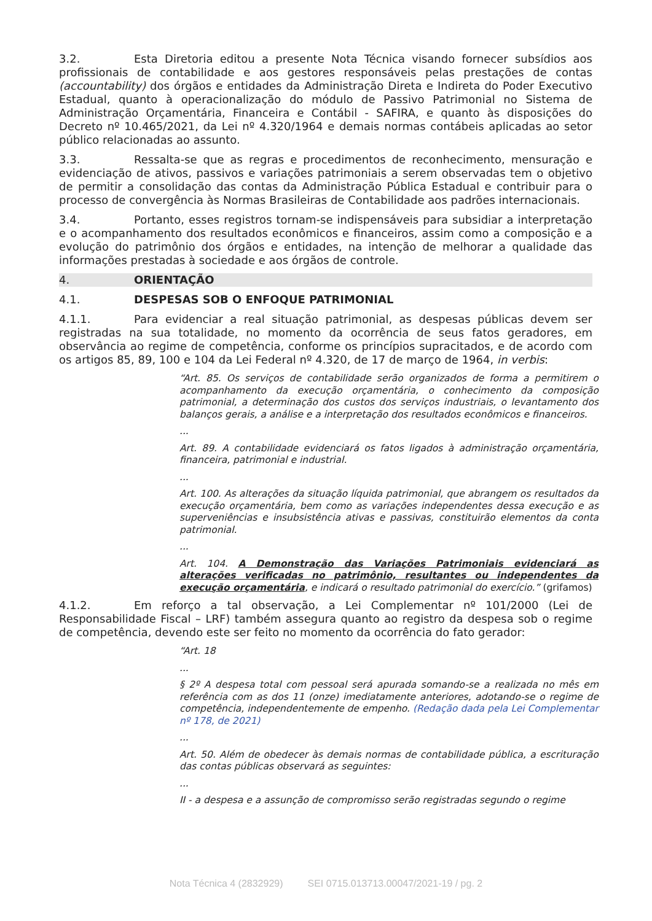3.2. Esta Diretoria editou a presente Nota Técnica visando fornecer subsídios aos profissionais de contabilidade e aos gestores responsáveis pelas prestações de contas (accountability) dos órgãos e entidades da Administração Direta e Indireta do Poder Executivo Estadual, quanto à operacionalização do módulo de Passivo Patrimonial no Sistema de Administração Orçamentária, Financeira e Contábil - SAFIRA, e quanto às disposições do Decreto nº 10.465/2021, da Lei nº 4.320/1964 e demais normas contábeis aplicadas ao setor público relacionadas ao assunto.
3.3. Ressalta-se que as regras e procedimentos de reconhecimento, mensuração e evidenciação de ativos, passivos e variações patrimoniais a serem observadas tem o objetivo de permitir a consolidação das contas da Administração Pública Estadual e contribuir para o processo de convergência às Normas Brasileiras de Contabilidade aos padrões internacionais.
3.4. Portanto, esses registros tornam-se indispensáveis para subsidiar a interpretação e o acompanhamento dos resultados econômicos e financeiros, assim como a composição e a evolução do patrimônio dos órgãos e entidades, na intenção de melhorar a qualidade das informações prestadas à sociedade e aos órgãos de controle.
4. ORIENTAÇÃO
4.1. DESPESAS SOB O ENFOQUE PATRIMONIAL
4.1.1. Para evidenciar a real situação patrimonial, as despesas públicas devem ser registradas na sua totalidade, no momento da ocorrência de seus fatos geradores, em observância ao regime de competência, conforme os princípios supracitados, e de acordo com os artigos 85, 89, 100 e 104 da Lei Federal nº 4.320, de 17 de março de 1964, in verbis:
“Art. 85. Os serviços de contabilidade serão organizados de forma a permitirem o acompanhamento da execução orçamentária, o conhecimento da composição patrimonial, a determinação dos custos dos serviços industriais, o levantamento dos balanços gerais, a análise e a interpretação dos resultados econômicos e financeiros.
...
Art. 89. A contabilidade evidenciará os fatos ligados à administração orçamentária, financeira, patrimonial e industrial.
...
Art. 100. As alterações da situação líquida patrimonial, que abrangem os resultados da execução orçamentária, bem como as variações independentes dessa execução e as superveniências e insubsistência ativas e passivas, constituirão elementos da conta patrimonial.
...
Art. 104. A Demonstração das Variações Patrimoniais evidenciará as alterações verificadas no patrimônio, resultantes ou independentes da execução orçamentária, e indicará o resultado patrimonial do exercício.” (grifamos)
4.1.2. Em reforço a tal observação, a Lei Complementar nº 101/2000 (Lei de Responsabilidade Fiscal – LRF) também assegura quanto ao registro da despesa sob o regime de competência, devendo este ser feito no momento da ocorrência do fato gerador:
“Art. 18
...
§ 2º A despesa total com pessoal será apurada somando-se a realizada no mês em referência com as dos 11 (onze) imediatamente anteriores, adotando-se o regime de competência, independentemente de empenho. (Redação dada pela Lei Complementar nº 178, de 2021)
...
Art. 50. Além de obedecer às demais normas de contabilidade pública, a escrituração das contas públicas observará as seguintes:
...
II - a despesa e a assunção de compromisso serão registradas segundo o regime
Nota Técnica 4 (2832929) SEI 0715.013713.00047/2021-19 / pg. 2